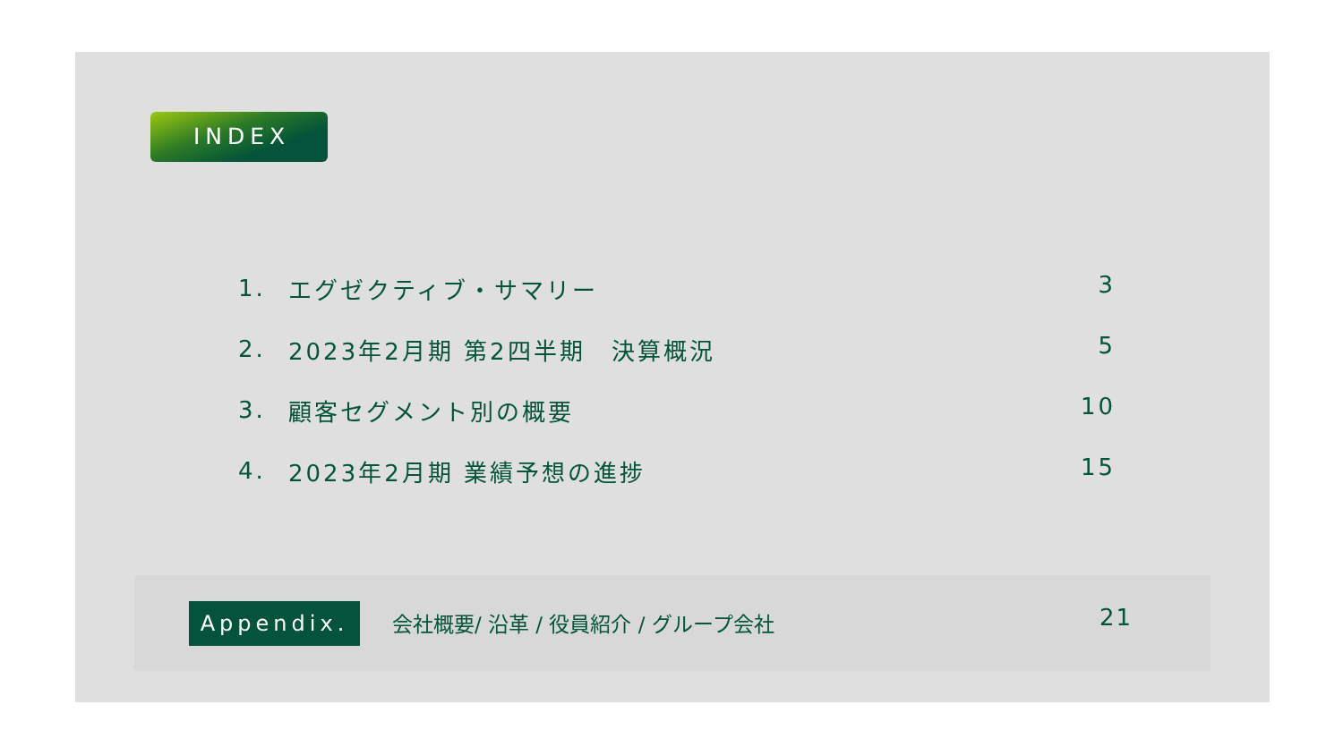INDEX
1. エグゼクティブ・サマリー 3
2. 2023年2月期 第2四半期　決算概況 5
3. 顧客セグメント別の概要 10
4. 2023年2月期 業績予想の進捗 15
Appendix.
会社概要/ 沿革 / 役員紹介 / グループ会社
21